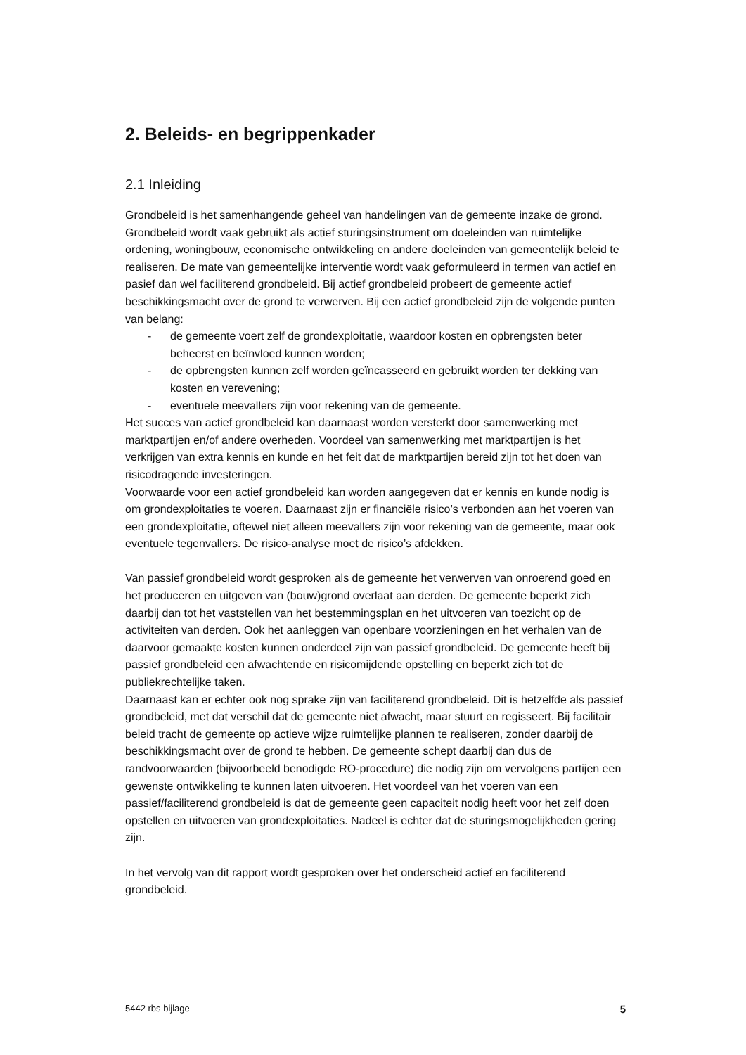2. Beleids- en begrippenkader
2.1 Inleiding
Grondbeleid is het samenhangende geheel van handelingen van de gemeente inzake de grond.
Grondbeleid wordt vaak gebruikt als actief sturingsinstrument om doeleinden van ruimtelijke ordening, woningbouw, economische ontwikkeling en andere doeleinden van gemeentelijk beleid te realiseren. De mate van gemeentelijke interventie wordt vaak geformuleerd in termen van actief en pasief dan wel faciliterend grondbeleid. Bij actief grondbeleid probeert de gemeente actief beschikkingsmacht over de grond te verwerven. Bij een actief grondbeleid zijn de volgende punten van belang:
- de gemeente voert zelf de grondexploitatie, waardoor kosten en opbrengsten beter beheerst en beïnvloed kunnen worden;
- de opbrengsten kunnen zelf worden geïncasseerd en gebruikt worden ter dekking van kosten en verevening;
- eventuele meevallers zijn voor rekening van de gemeente.
Het succes van actief grondbeleid kan daarnaast worden versterkt door samenwerking met marktpartijen en/of andere overheden. Voordeel van samenwerking met marktpartijen is het verkrijgen van extra kennis en kunde en het feit dat de marktpartijen bereid zijn tot het doen van risicodragende investeringen.
Voorwaarde voor een actief grondbeleid kan worden aangegeven dat er kennis en kunde nodig is om grondexploitaties te voeren. Daarnaast zijn er financiële risico’s verbonden aan het voeren van een grondexploitatie, oftewel niet alleen meevallers zijn voor rekening van de gemeente, maar ook eventuele tegenvallers. De risico-analyse moet de risico’s afdekken.
Van passief grondbeleid wordt gesproken als de gemeente het verwerven van onroerend goed en het produceren en uitgeven van (bouw)grond overlaat aan derden. De gemeente beperkt zich daarbij dan tot het vaststellen van het bestemmingsplan en het uitvoeren van toezicht op de activiteiten van derden. Ook het aanleggen van openbare voorzieningen en het verhalen van de daarvoor gemaakte kosten kunnen onderdeel zijn van passief grondbeleid. De gemeente heeft bij passief grondbeleid een afwachtende en risicomijdende opstelling en beperkt zich tot de publiekrechtelijke taken.
Daarnaast kan er echter ook nog sprake zijn van faciliterend grondbeleid. Dit is hetzelfde als passief grondbeleid, met dat verschil dat de gemeente niet afwacht, maar stuurt en regisseert. Bij facilitair beleid tracht de gemeente op actieve wijze ruimtelijke plannen te realiseren, zonder daarbij de beschikkingsmacht over de grond te hebben. De gemeente schept daarbij dan dus de randvoorwaarden (bijvoorbeeld benodigde RO-procedure) die nodig zijn om vervolgens partijen een gewenste ontwikkeling te kunnen laten uitvoeren. Het voordeel van het voeren van een passief/faciliterend grondbeleid is dat de gemeente geen capaciteit nodig heeft voor het zelf doen opstellen en uitvoeren van grondexploitaties. Nadeel is echter dat de sturingsmogelijkheden gering zijn.
In het vervolg van dit rapport wordt gesproken over het onderscheid actief en faciliterend grondbeleid.
5442 rbs bijlage 5